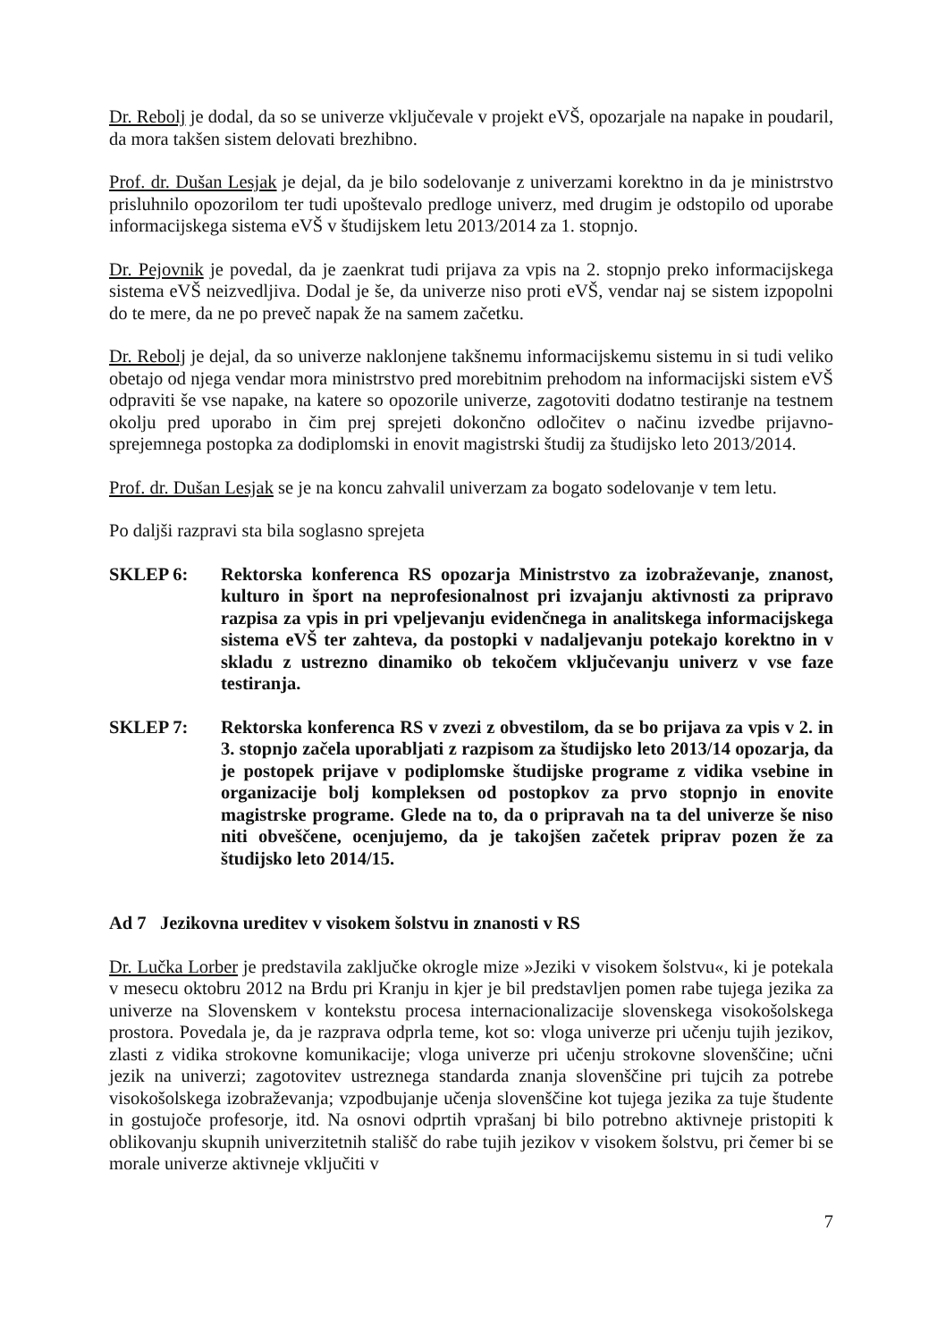Dr. Rebolj je dodal, da so se univerze vključevale v projekt eVŠ, opozarjale na napake in poudaril, da mora takšen sistem delovati brezhibno.
Prof. dr. Dušan Lesjak je dejal, da je bilo sodelovanje z univerzami korektno in da je ministrstvo prisluhnilo opozorilom ter tudi upoštevalo predloge univerz, med drugim je odstopilo od uporabe informacijskega sistema eVŠ v študijskem letu 2013/2014 za 1. stopnjo.
Dr. Pejovnik je povedal, da je zaenkrat tudi prijava za vpis na 2. stopnjo preko informacijskega sistema eVŠ neizvedljiva. Dodal je še, da univerze niso proti eVŠ, vendar naj se sistem izpopolni do te mere, da ne po preveč napak že na samem začetku.
Dr. Rebolj je dejal, da so univerze naklonjene takšnemu informacijskemu sistemu in si tudi veliko obetajo od njega vendar mora ministrstvo pred morebitnim prehodom na informacijski sistem eVŠ odpraviti še vse napake, na katere so opozorile univerze, zagotoviti dodatno testiranje na testnem okolju pred uporabo in čim prej sprejeti dokončno odločitev o načinu izvedbe prijavno-sprejemnega postopka za dodiplomski in enovit magistrski študij za študijsko leto 2013/2014.
Prof. dr. Dušan Lesjak se je na koncu zahvalil univerzam za bogato sodelovanje v tem letu.
Po daljši razpravi sta bila soglasno sprejeta
SKLEP 6: Rektorska konferenca RS opozarja Ministrstvo za izobraževanje, znanost, kulturo in šport na neprofesionalnost pri izvajanju aktivnosti za pripravo razpisa za vpis in pri vpeljevanju evidenčnega in analitskega informacijskega sistema eVŠ ter zahteva, da postopki v nadaljevanju potekajo korektno in v skladu z ustrezno dinamiko ob tekočem vključevanju univerz v vse faze testiranja.
SKLEP 7: Rektorska konferenca RS v zvezi z obvestilom, da se bo prijava za vpis v 2. in 3. stopnjo začela uporabljati z razpisom za študijsko leto 2013/14 opozarja, da je postopek prijave v podiplomske študijske programe z vidika vsebine in organizacije bolj kompleksen od postopkov za prvo stopnjo in enovite magistrske programe. Glede na to, da o pripravah na ta del univerze še niso niti obveščene, ocenjujemo, da je takojšen začetek priprav pozen že za študijsko leto 2014/15.
Ad 7 Jezikovna ureditev v visokem šolstvu in znanosti v RS
Dr. Lučka Lorber je predstavila zaključke okrogle mize »Jeziki v visokem šolstvu«, ki je potekala v mesecu oktobru 2012 na Brdu pri Kranju in kjer je bil predstavljen pomen rabe tujega jezika za univerze na Slovenskem v kontekstu procesa internacionalizacije slovenskega visokošolskega prostora. Povedala je, da je razprava odprla teme, kot so: vloga univerze pri učenju tujih jezikov, zlasti z vidika strokovne komunikacije; vloga univerze pri učenju strokovne slovenščine; učni jezik na univerzi; zagotovitev ustreznega standarda znanja slovenščine pri tujcih za potrebe visokošolskega izobraževanja; vzpodbujanje učenja slovenščine kot tujega jezika za tuje študente in gostujoče profesorje, itd. Na osnovi odprtih vprašanj bi bilo potrebno aktivneje pristopiti k oblikovanju skupnih univerzitetnih stališč do rabe tujih jezikov v visokem šolstvu, pri čemer bi se morale univerze aktivneje vključiti v
7